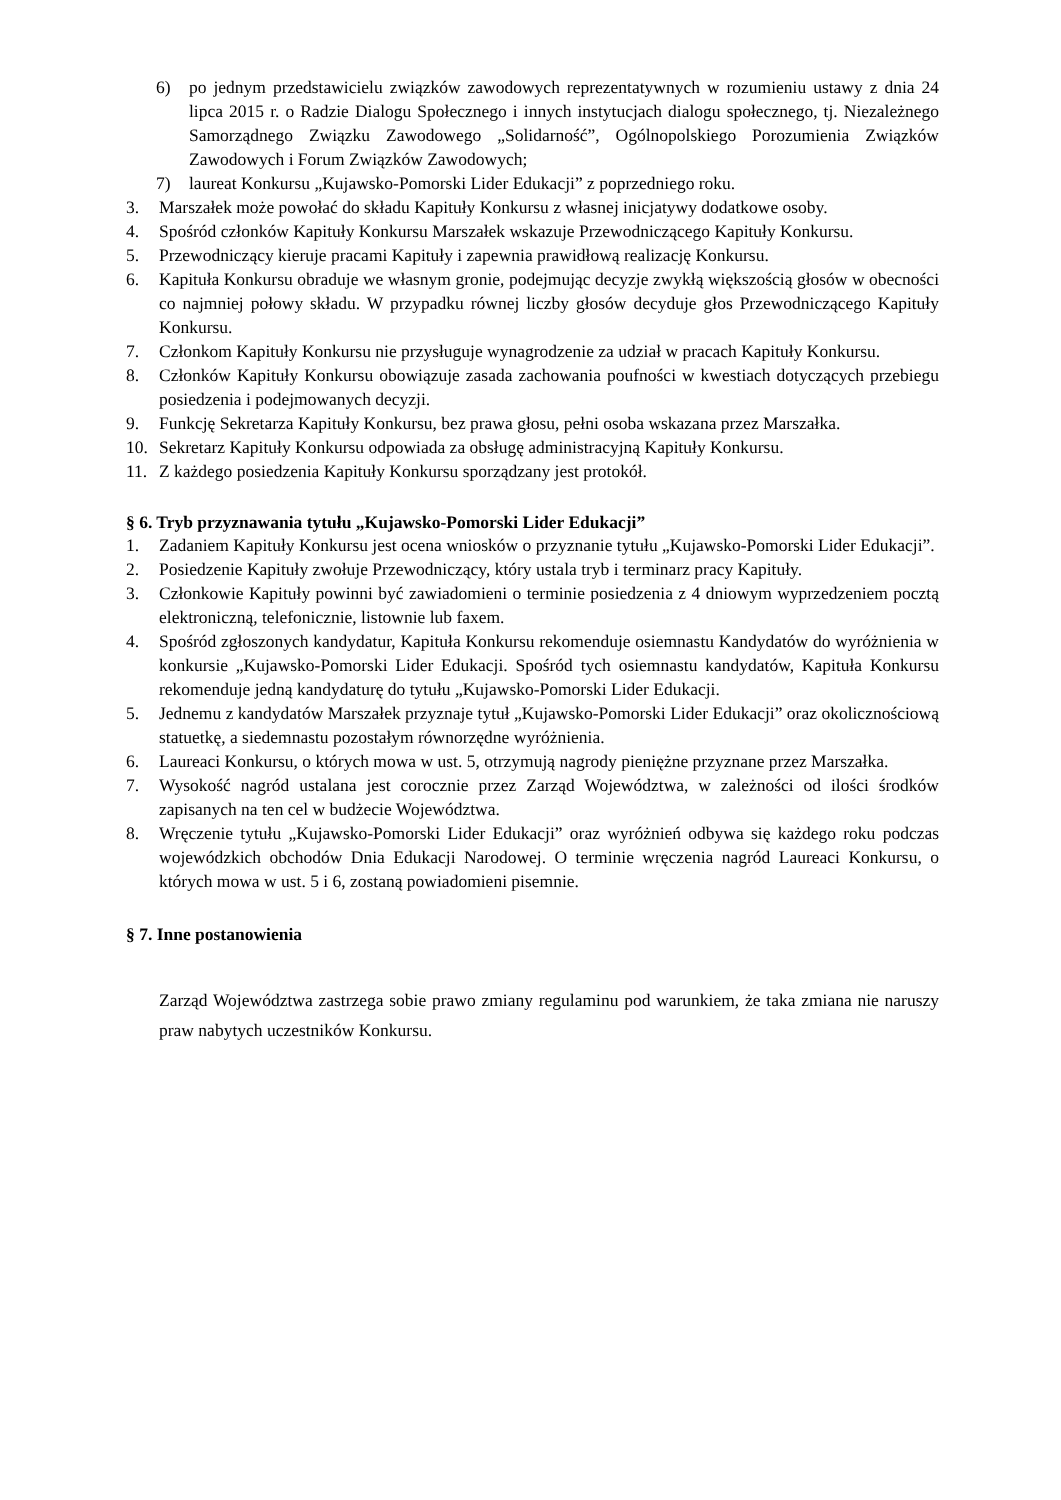6) po jednym przedstawicielu związków zawodowych reprezentatywnych w rozumieniu ustawy z dnia 24 lipca 2015 r. o Radzie Dialogu Społecznego i innych instytucjach dialogu społecznego, tj. Niezależnego Samorządnego Związku Zawodowego „Solidarność”, Ogólnopolskiego Porozumienia Związków Zawodowych i Forum Związków Zawodowych;
7) laureat Konkursu „Kujawsko-Pomorski Lider Edukacji” z poprzedniego roku.
3. Marszałek może powołać do składu Kapituły Konkursu z własnej inicjatywy dodatkowe osoby.
4. Spośród członków Kapituły Konkursu Marszałek wskazuje Przewodniczącego Kapituły Konkursu.
5. Przewodniczący kieruje pracami Kapituły i zapewnia prawidłową realizację Konkursu.
6. Kapituła Konkursu obraduje we własnym gronie, podejmując decyzje zwykłą większością głosów w obecności co najmniej połowy składu. W przypadku równej liczby głosów decyduje głos Przewodniczącego Kapituły Konkursu.
7. Członkom Kapituły Konkursu nie przysługuje wynagrodzenie za udział w pracach Kapituły Konkursu.
8. Członków Kapituły Konkursu obowiązuje zasada zachowania poufności w kwestiach dotyczących przebiegu posiedzenia i podejmowanych decyzji.
9. Funkcję Sekretarza Kapituły Konkursu, bez prawa głosu, pełni osoba wskazana przez Marszałka.
10. Sekretarz Kapituły Konkursu odpowiada za obsługę administracyjną Kapituły Konkursu.
11. Z każdego posiedzenia Kapituły Konkursu sporządzany jest protokół.
§ 6. Tryb przyznawania tytułu „Kujawsko-Pomorski Lider Edukacji”
1. Zadaniem Kapituły Konkursu jest ocena wniosków o przyznanie tytułu „Kujawsko-Pomorski Lider Edukacji”.
2. Posiedzenie Kapituły zwołuje Przewodniczący, który ustala tryb i terminarz pracy Kapituły.
3. Członkowie Kapituły powinni być zawiadomieni o terminie posiedzenia z 4 dniowym wyprzedzeniem pocztą elektroniczną, telefonicznie, listownie lub faxem.
4. Spośród zgłoszonych kandydatur, Kapituła Konkursu rekomenduje osiemnastu Kandydatów do wyróżnienia w konkursie „Kujawsko-Pomorski Lider Edukacji. Spośród tych osiemnastu kandydatów, Kapituła Konkursu rekomenduje jedną kandydaturę do tytułu „Kujawsko-Pomorski Lider Edukacji.
5. Jednemu z kandydatów Marszałek przyznaje tytuł „Kujawsko-Pomorski Lider Edukacji” oraz okolicznościową statuetkę, a siedemnastu pozostałym równorzędne wyróżnienia.
6. Laureaci Konkursu, o których mowa w ust. 5, otrzymują nagrody pieniężne przyznane przez Marszałka.
7. Wysokość nagród ustalana jest corocznie przez Zarząd Województwa, w zależności od ilości środków zapisanych na ten cel w budżecie Województwa.
8. Wręczenie tytułu „Kujawsko-Pomorski Lider Edukacji” oraz wyróżnień odbywa się każdego roku podczas wojewódzkich obchodów Dnia Edukacji Narodowej. O terminie wręczenia nagród Laureaci Konkursu, o których mowa w ust. 5 i 6, zostaną powiadomieni pisemnie.
§ 7. Inne postanowienia
Zarząd Województwa zastrzega sobie prawo zmiany regulaminu pod warunkiem, że taka zmiana nie naruszy praw nabytych uczestników Konkursu.